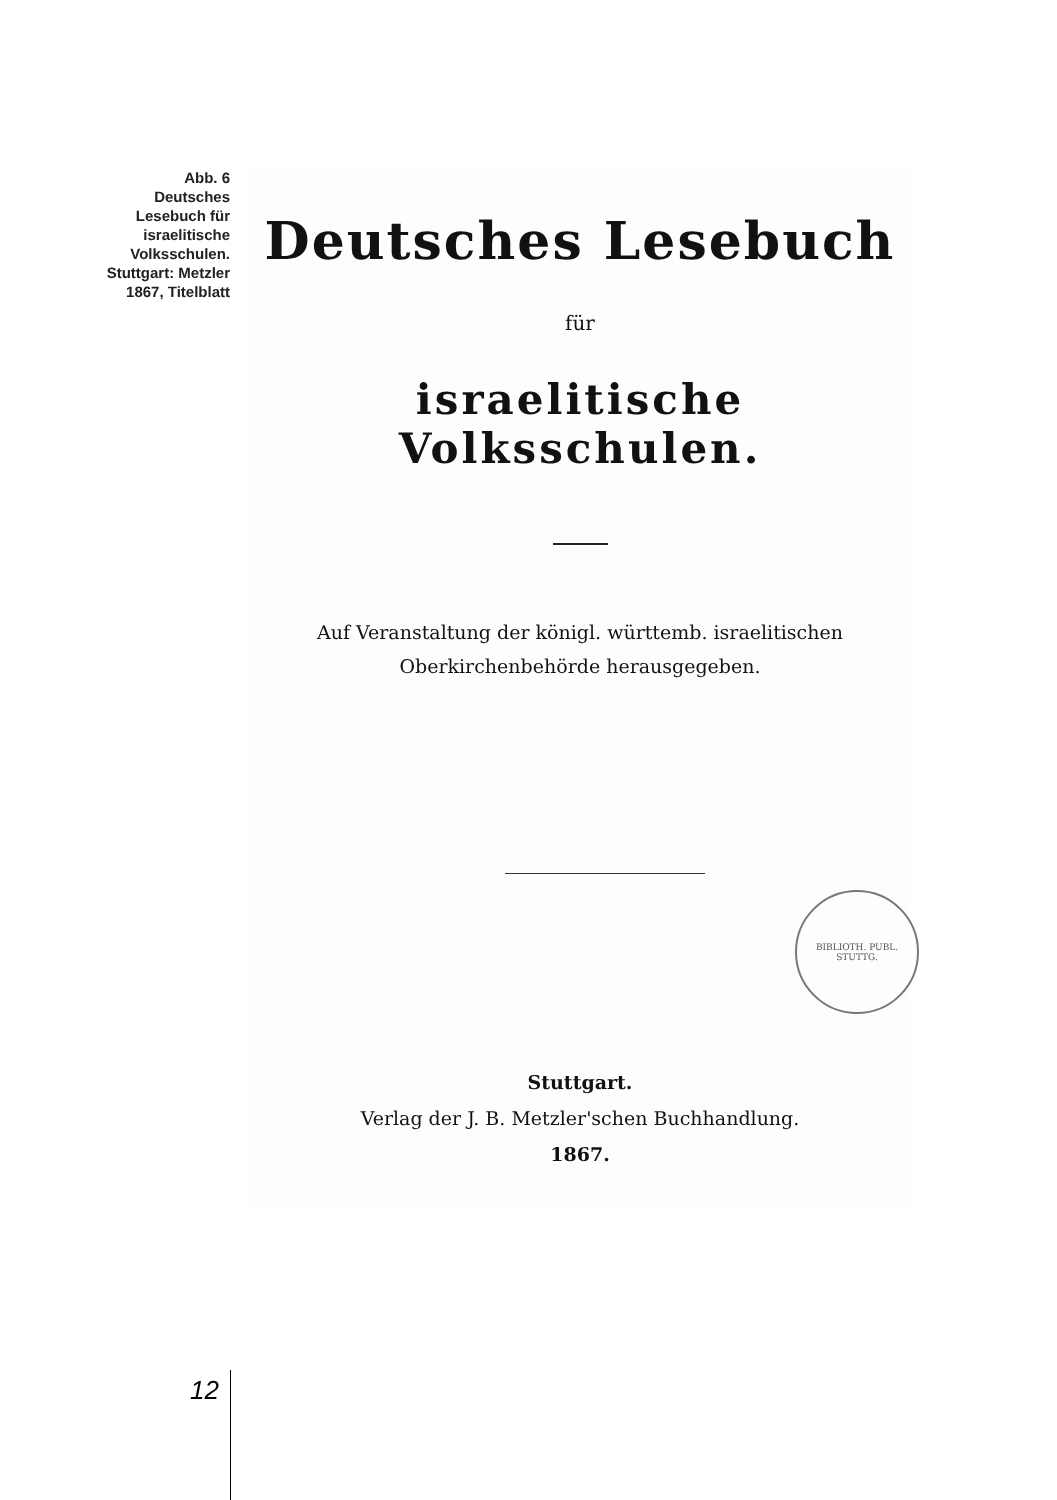Abb. 6
Deutsches
Lesebuch für
israelitische
Volksschulen.
Stuttgart: Metzler
1867, Titelblatt
Deutsches Lesebuch
für
israelitische Volksschulen.
Auf Veranstaltung der königl. württemb. israelitischen
Oberkirchenbehörde herausgegeben.
BIBLIOTH. PUBL. STUTTG.
Stuttgart.
Verlag der J. B. Metzler'schen Buchhandlung.
1867.
12